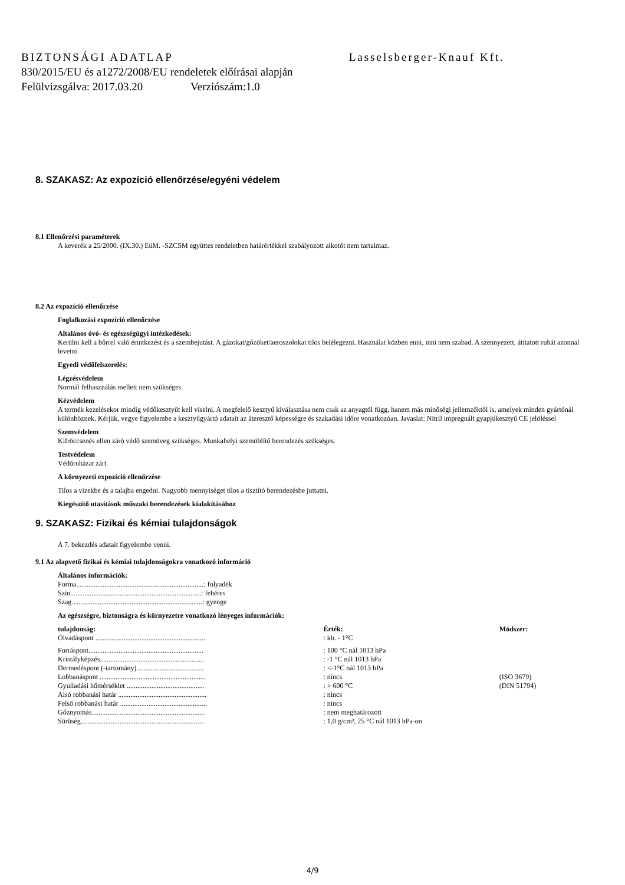BIZTONSÁGI ADATLAP Lasselsberger-Knauf Kft.
830/2015/EU és a1272/2008/EU rendeletek előírásai alapján
Felülvizsgálva: 2017.03.20 Verziószám:1.0
8. SZAKASZ: Az expozíció ellenőrzése/egyéni védelem
8.1 Ellenőrzési paraméterek
A keverék a 25/2000. (IX.30.) EüM. -SZCSM együttes rendeletben határértékkel szabályozott alkotót nem tartalmaz.
8.2 Az expozíció ellenőrzése
Foglalkozási expozíció ellenőrzése
Altalános óvó- és egészségügyi intézkedések:
Kerülni kell a bőrrel való érintkezést és a szembejutást. A gázokat/gőzöket/aeroszolokat tilos belélegezni. Használat közben enni, inni nem szabad. A szennyezett, átitatott ruhát azonnal levetni.
Egyedi védőfelszerelés:
Légzésvédelem
Normál felhasználás mellett nem szükséges.
Kézvédelem
A termék kezelésekor mindig védőkesztyűt kell viselni. A megfelelő kesztyű kiválasztása nem csak az anyagtól függ, hanem más minőségi jellemzőktől is, amelyek minden gyártónál különböznek. Kérjük, vegye figyelembe a kesztyűgyártó adatait az áteresztő képességre és szakadási időre vonatkozóan. Javaslat: Nitril impregnált gyapjúkesztyű CE jelöléssel
Szemvédelem
Kifröccsenés ellen záró védő szemüveg szükséges. Munkahelyi szemöblítő berendezés szükséges.
Testvédelem
Védőruházat zárt.
A környezeti expozíció ellenőrzése
Tilos a vizekbe és a talajba engedni. Nagyobb mennyiséget tilos a tisztító berendezésbe juttatni.
Kiegészítő utasítások műszaki berendezések kialakításához
9. SZAKASZ: Fizikai és kémiai tulajdonságok
A 7. bekezdés adatait figyelembe venni.
9.1 Az alapvető fizikai és kémiai tulajdonságokra vonatkozó információ
Általános információk:
Forma........................................................................: folyadék
Szín..........................................................................: fehéres
Szag..........................................................................: gyenge
Az egészségre, biztonságra és környezetre vonatkozó lényeges információk:
| tulajdonság: | Érték: | Módszer: |
| --- | --- | --- |
| Olvadáspont .............................................................. | : kb. - 1°C | |
| Forráspont................................................................. | : 100 °C nál 1013 hPa | |
| Kristályképzés........................................................... | : -1 °C nál 1013 hPa | |
| Dermedéspont (-tartomány)...................................... | : <-1°C nál 1013 hPa | |
| Lobbanáspont ............................................................ | : nincs | (ISO 3679) |
| Gyulladási hőmérséklet ............................................ | : > 600 °C | (DIN 51794) |
| Alsó robbanási határ .................................................. | : nincs | |
| Felső robbanási határ ................................................. | : nincs | |
| Gőznyomás................................................................ | : nem meghatározott | |
| Sürüség...................................................................... | : 1,0 g/cm³, 25 °C nál 1013 hPa-on | |
4/9